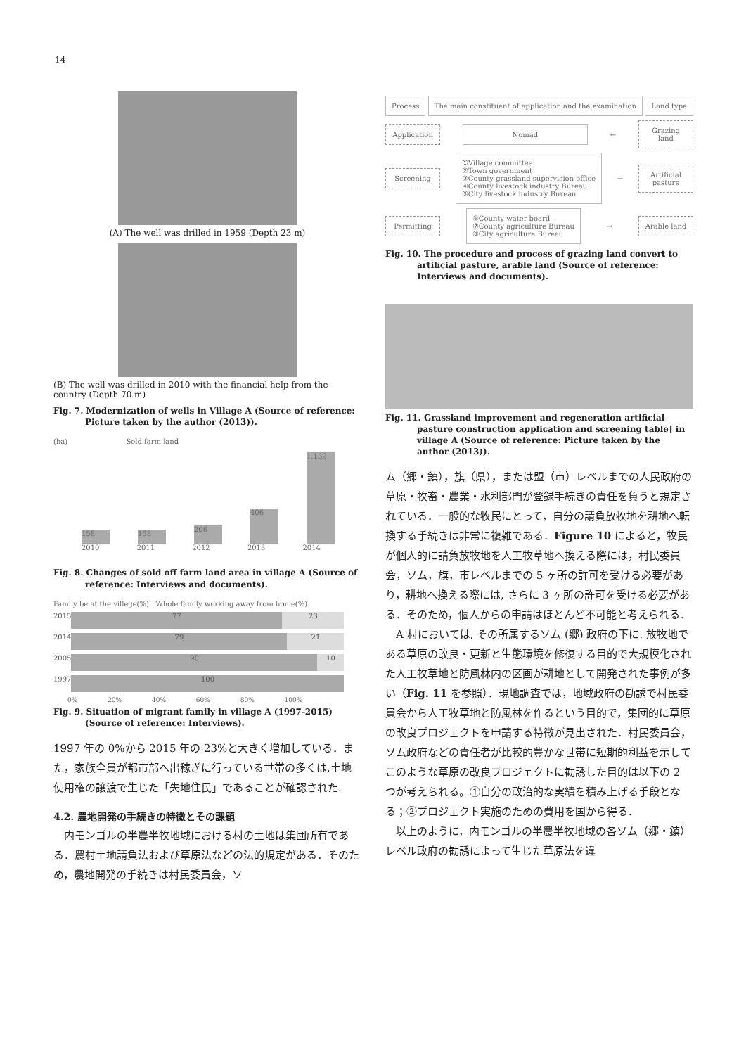14
(A) The well was drilled in 1959 (Depth 23 m)
(B) The well was drilled in 2010 with the financial help from the country (Depth 70 m)
Fig. 7. Modernization of wells in Village A (Source of reference: Picture taken by the author (2013)).
(ha) Sold farm land
158
158
206
406
1,139
2010 2011 2012 2013 2014
Fig. 8. Changes of sold off farm land area in village A (Source of reference: Interviews and documents).
Family be at the villege(%) Whole family working away from home(%)
2015 77 23
2014 79 21
2005 90 10
1997 100
0% 20% 40% 60% 80% 100%
Fig. 9. Situation of migrant family in village A (1997-2015) (Source of reference: Interviews).
1997 年の 0%から 2015 年の 23%と大きく増加している．また，家族全員が都市部へ出稼ぎに行っている世帯の多くは,土地使用権の譲渡で生じた「失地住民」であることが確認された.
4.2. 農地開発の手続きの特徴とその課題
内モンゴルの半農半牧地域における村の土地は集団所有である．農村土地請負法および草原法などの法的規定がある．そのため，農地開発の手続きは村民委員会，ソ
Process The main constituent of application and the examination Land type
Application Nomad ← Grazing land
Screening ①Village committee
②Town government
③County grassland supervision office
④County livestock industry Bureau
⑤City livestock industry Bureau → Artificial pasture
Permitting ⑥County water board
⑦County agriculture Bureau
⑧City agriculture Bureau → Arable land
Fig. 10. The procedure and process of grazing land convert to artificial pasture, arable land (Source of reference: Interviews and documents).
Fig. 11. Grassland improvement and regeneration artificial pasture construction application and screening table] in village A (Source of reference: Picture taken by the author (2013)).
ム（郷・鎮），旗（県），または盟（市）レベルまでの人民政府の草原・牧畜・農業・水利部門が登録手続きの責任を負うと規定されている．一般的な牧民にとって，自分の請負放牧地を耕地へ転換する手続きは非常に複雑である．Figure 10 によると，牧民が個人的に請負放牧地を人工牧草地へ換える際には，村民委員会，ソム，旗，市レベルまでの 5 ヶ所の許可を受ける必要があり，耕地へ換える際には, さらに 3 ヶ所の許可を受ける必要がある．そのため，個人からの申請はほとんど不可能と考えられる．
A 村においては, その所属するソム (郷) 政府の下に, 放牧地である草原の改良・更新と生態環境を修復する目的で大規模化された人工牧草地と防風林内の区画が耕地として開発された事例が多い（Fig. 11 を参照）．現地調査では，地域政府の勧誘で村民委員会から人工牧草地と防風林を作るという目的で，集団的に草原の改良プロジェクトを申請する特徴が見出された．村民委員会，ソム政府などの責任者が比較的豊かな世帯に短期的利益を示してこのような草原の改良プロジェクトに勧誘した目的は以下の 2 つが考えられる。①自分の政治的な実績を積み上げる手段となる；②プロジェクト実施のための費用を国から得る．
以上のように，内モンゴルの半農半牧地域の各ソム（郷・鎮）レベル政府の勧誘によって生じた草原法を違